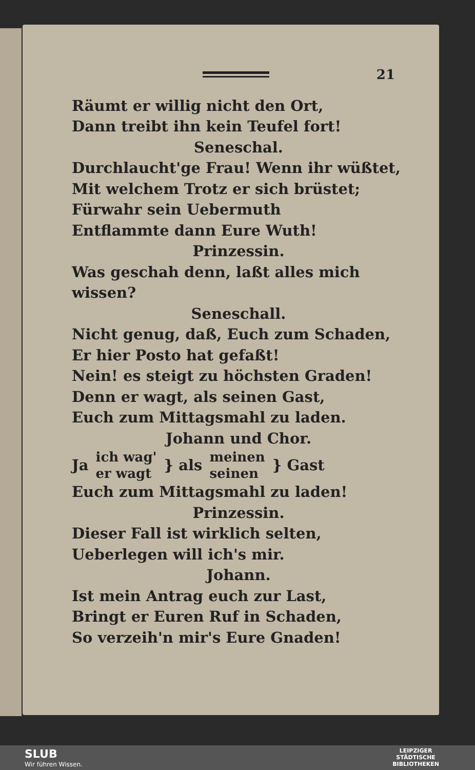21
Räumt er willig nicht den Ort,
Dann treibt ihn kein Teufel fort!
Seneschal.
Durchlaucht'ge Frau! Wenn ihr wüßtet,
Mit welchem Trotz er sich brüstet;
Fürwahr sein Uebermuth
Entflammte dann Eure Wuth!
Prinzessin.
Was geschah denn, laßt alles mich wissen?
Seneschall.
Nicht genug, daß, Euch zum Schaden,
Er hier Posto hat gefaßt!
Nein! es steigt zu höchsten Graden!
Denn er wagt, als seinen Gast,
Euch zum Mittagsmahl zu laden.
Johann und Chor.
Ja
ich wag'
er wagt
} als
meinen
seinen
} Gast
Euch zum Mittagsmahl zu laden!
Prinzessin.
Dieser Fall ist wirklich selten,
Ueberlegen will ich's mir.
Johann.
Ist mein Antrag euch zur Last,
Bringt er Euren Ruf in Schaden,
So verzeih'n mir's Eure Gnaden!
SLUB
Wir führen Wissen.
LEIPZIGER
STÄDTISCHE
BIBLIOTHEKEN